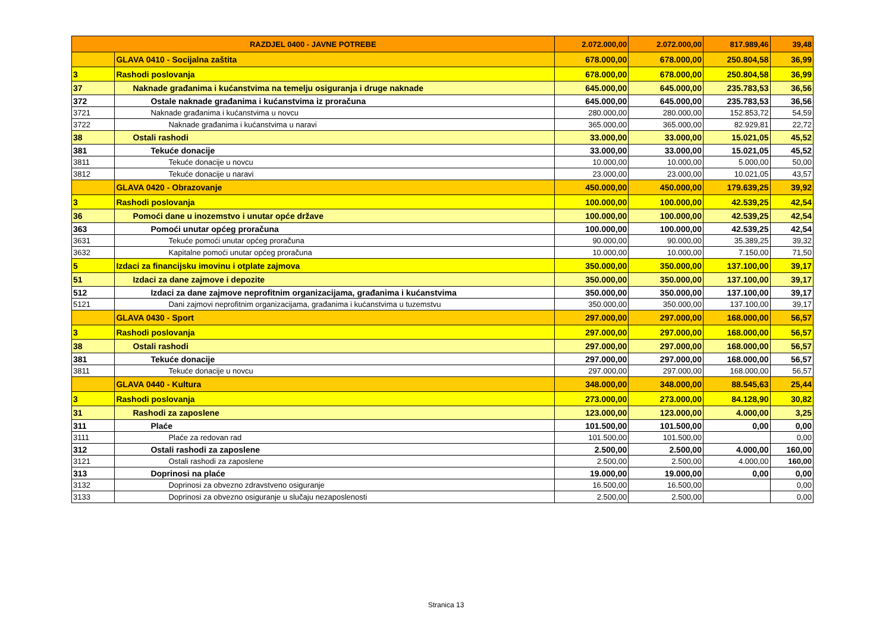| RAZDJEL 0400 - JAVNE POTREBE | | 2.072.000,00 | 2.072.000,00 | 817.989,46 | 39,48 |
| | GLAVA 0410 - Socijalna zaštita | 678.000,00 | 678.000,00 | 250.804,58 | 36,99 |
| 3 | Rashodi poslovanja | 678.000,00 | 678.000,00 | 250.804,58 | 36,99 |
| 37 | Naknade građanima i kućanstvima na temelju osiguranja i druge naknade | 645.000,00 | 645.000,00 | 235.783,53 | 36,56 |
| 372 | Ostale naknade građanima i kućanstvima iz proračuna | 645.000,00 | 645.000,00 | 235.783,53 | 36,56 |
| 3721 | Naknade građanima i kućanstvima u novcu | 280.000,00 | 280.000,00 | 152.853,72 | 54,59 |
| 3722 | Naknade građanima i kućanstvima u naravi | 365.000,00 | 365.000,00 | 82.929,81 | 22,72 |
| 38 | Ostali rashodi | 33.000,00 | 33.000,00 | 15.021,05 | 45,52 |
| 381 | Tekuće donacije | 33.000,00 | 33.000,00 | 15.021,05 | 45,52 |
| 3811 | Tekuće donacije u novcu | 10.000,00 | 10.000,00 | 5.000,00 | 50,00 |
| 3812 | Tekuće donacije u naravi | 23.000,00 | 23.000,00 | 10.021,05 | 43,57 |
| | GLAVA 0420 - Obrazovanje | 450.000,00 | 450.000,00 | 179.639,25 | 39,92 |
| 3 | Rashodi poslovanja | 100.000,00 | 100.000,00 | 42.539,25 | 42,54 |
| 36 | Pomoći dane u inozemstvo i unutar opće države | 100.000,00 | 100.000,00 | 42.539,25 | 42,54 |
| 363 | Pomoći unutar općeg proračuna | 100.000,00 | 100.000,00 | 42.539,25 | 42,54 |
| 3631 | Tekuće pomoći unutar općeg proračuna | 90.000,00 | 90.000,00 | 35.389,25 | 39,32 |
| 3632 | Kapitalne pomoći unutar općeg proračuna | 10.000,00 | 10.000,00 | 7.150,00 | 71,50 |
| 5 | Izdaci za financijsku imovinu i otplate zajmova | 350.000,00 | 350.000,00 | 137.100,00 | 39,17 |
| 51 | Izdaci za dane zajmove i depozite | 350.000,00 | 350.000,00 | 137.100,00 | 39,17 |
| 512 | Izdaci za dane zajmove neprofitnim organizacijama, građanima i kućanstvima | 350.000,00 | 350.000,00 | 137.100,00 | 39,17 |
| 5121 | Dani zajmovi neprofitnim organizacijama, građanima i kućanstvima u tuzemstvu | 350.000,00 | 350.000,00 | 137.100,00 | 39,17 |
| | GLAVA 0430 - Sport | 297.000,00 | 297.000,00 | 168.000,00 | 56,57 |
| 3 | Rashodi poslovanja | 297.000,00 | 297.000,00 | 168.000,00 | 56,57 |
| 38 | Ostali rashodi | 297.000,00 | 297.000,00 | 168.000,00 | 56,57 |
| 381 | Tekuće donacije | 297.000,00 | 297.000,00 | 168.000,00 | 56,57 |
| 3811 | Tekuće donacije u novcu | 297.000,00 | 297.000,00 | 168.000,00 | 56,57 |
| | GLAVA 0440 - Kultura | 348.000,00 | 348.000,00 | 88.545,63 | 25,44 |
| 3 | Rashodi poslovanja | 273.000,00 | 273.000,00 | 84.128,90 | 30,82 |
| 31 | Rashodi za zaposlene | 123.000,00 | 123.000,00 | 4.000,00 | 3,25 |
| 311 | Plaće | 101.500,00 | 101.500,00 | 0,00 | 0,00 |
| 3111 | Plaće za redovan rad | 101.500,00 | 101.500,00 | | 0,00 |
| 312 | Ostali rashodi za zaposlene | 2.500,00 | 2.500,00 | 4.000,00 | 160,00 |
| 3121 | Ostali rashodi za zaposlene | 2.500,00 | 2.500,00 | 4.000,00 | 160,00 |
| 313 | Doprinosi na plaće | 19.000,00 | 19.000,00 | 0,00 | 0,00 |
| 3132 | Doprinosi za obvezno zdravstveno osiguranje | 16.500,00 | 16.500,00 | | 0,00 |
| 3133 | Doprinosi za obvezno osiguranje u slučaju nezaposlenosti | 2.500,00 | 2.500,00 | | 0,00 |
Stranica 13